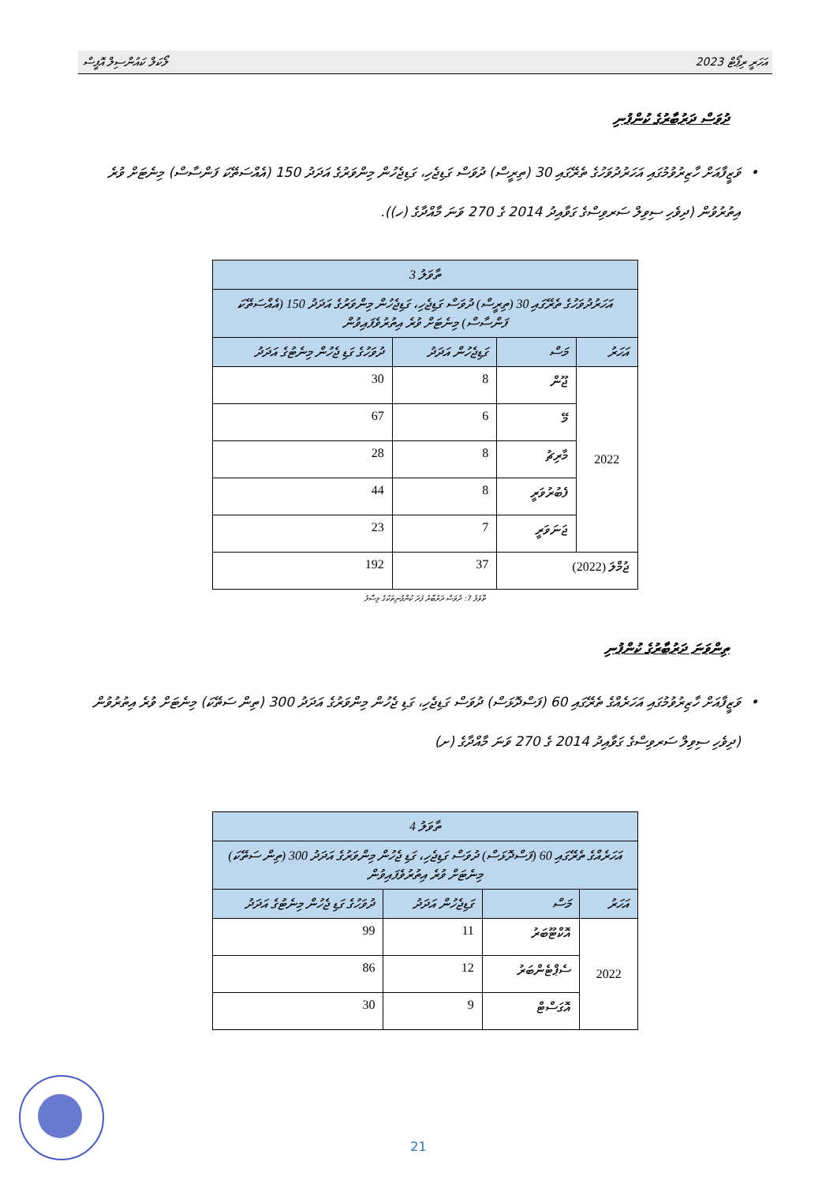އަހަރީ ރިޕޯޓް 2023 ލޯކަލް ކައުންސިލް އޮފީސް
ދުވަސް ދަރުބާރުގެ ކުންފުނި
• ވަޒީފާއަށް ހާޒިރުވުމުގައި އަހަރުދުވަހުގެ ތެރޭގައި 30 (ތިރީސް) ދުވަސް ގަޑިޖެހި، ގަޑިޖެހުން މިންވަރުގެ އަދަދު 150 (އެއްސަތޭކަ ފަންސާސް) މިނެޓަށް ވުރެ އިތުރުވުން (ދިވެހި ސިވިލް ސަރވިސްގެ ގަވާއިދު 2014 ގެ 270 ވަނަ މާއްދާގެ (ހ)).
| ތާވަލު 3 | | | |
| --- | --- | --- | --- |
| އަހަރުދުވަހުގެ ތެރޭގައި 30 (ތިރީސް) ދުވަސް ގަޑިޖެހި، ގަޑިޖެހުން މިންވަރުގެ އަދަދު 150 (އެއްސަތޭކަ ފަންސާސް) މިނެޓަށް ވުރެ އިތުރުވެފައިވުން | | | |
| އަހަރު | މަސް | ގަޑިޖެހުން އަދަދު | ދުވަހުގެ ގަޑި ޖެހުން މިނެޓުގެ އަދަދު |
| 2022 | ޖޫން | 8 | 30 |
| | މޭ | 6 | 67 |
| | މާރިޗު | 8 | 28 |
| | ފެބުރުވަރީ | 8 | 44 |
| | ޖަނަވަރީ | 7 | 23 |
| ޖުމްލަ (2022) | | 37 | 192 |
ތާވަލު 7: ދުވަސް ދަރުބާރު ފަދަ ކުންފުނިތަކުގެ މިސާލު
ތިންވަނަ ދަރުބާރުގެ ކުންފުނި
• ވަޒީފާއަށް ހާޒިރުވުމުގައި އަހަރެއްގެ ތެރޭގައި 60 (ފަސްދޮޅަސް) ދުވަސް ގަޑިޖެހި، ގަޑި ޖެހުން މިންވަރުގެ އަދަދު 300 (ތިން ސަތޭކަ) މިނެޓަށް ވުރެ އިތުރުވުން (ދިވެހި ސިވިލް ސަރވިސްގެ ގަވާއިދު 2014 ގެ 270 ވަނަ މާއްދާގެ (ށ)
| ތާވަލު 4 | | | |
| --- | --- | --- | --- |
| އަހަރެއްގެ ތެރޭގައި 60 (ފަސްދޮޅަސް) ދުވަސް ގަޑިޖެހި، ގަޑި ޖެހުން މިންވަރުގެ އަދަދު 300 (ތިން ސަތޭކަ) މިނެޓަށް ވުރެ އިތުރުވެފައިވުން | | | |
| އަހަރު | މަސް | ގަޑިޖެހުން އަދަދު | ދުވަހުގެ ގަޑި ޖެހުން މިނެޓުގެ އަދަދު |
| 2022 | އޮކްޓޫބަރު | 11 | 99 |
| | ސެޕްޓެންބަރު | 12 | 86 |
| | އޮގަސްޓް | 9 | 30 |
21